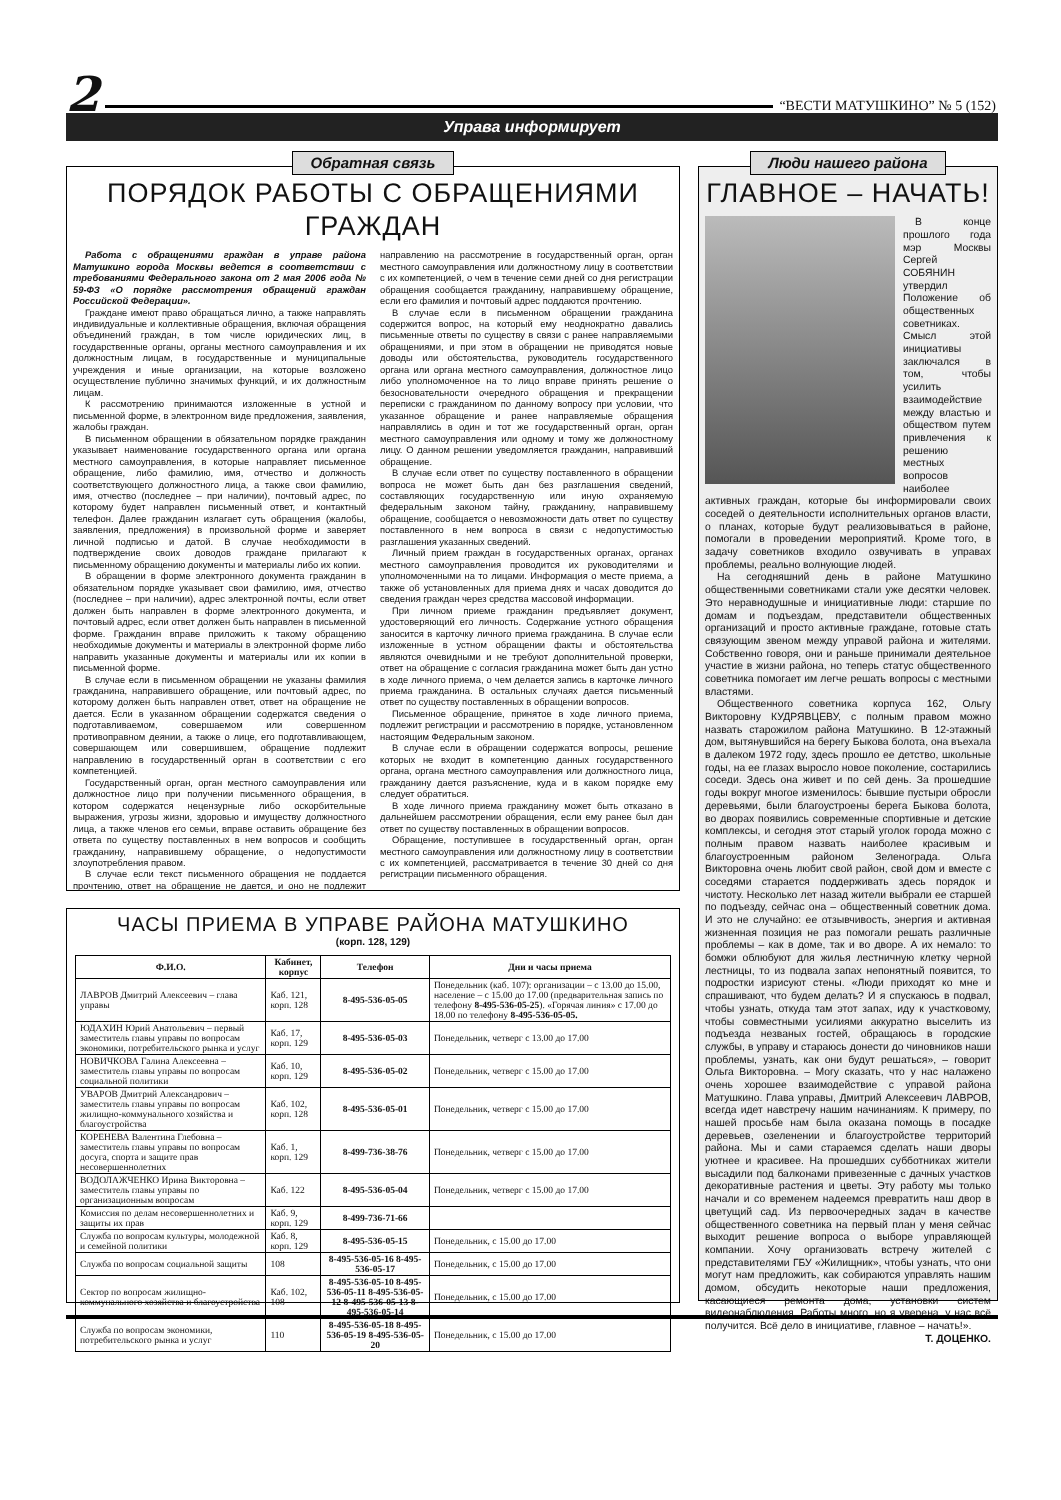2 “ВЕСТИ МАТУШКИНО” № 5 (152)
Управа информирует
Обратная связь
ПОРЯДОК РАБОТЫ С ОБРАЩЕНИЯМИ ГРАЖДАН
Работа с обращениями граждан в управе района Матушкино города Москвы ведется в соответствии с требованиями Федерального закона от 2 мая 2006 года № 59-ФЗ «О порядке рассмотрения обращений граждан Российской Федерации».
Граждане имеют право обращаться лично, а также направлять индивидуальные и коллективные обращения, включая обращения объединений граждан, в том числе юридических лиц, в государственные органы, органы местного самоуправления и их должностным лицам, в государственные и муниципальные учреждения и иные организации, на которые возложено осуществление публично значимых функций, и их должностным лицам.
К рассмотрению принимаются изложенные в устной и письменной форме, в электронном виде предложения, заявления, жалобы граждан.
В письменном обращении в обязательном порядке гражданин указывает наименование государственного органа или органа местного самоуправления, в которые направляет письменное обращение, либо фамилию, имя, отчество и должность соответствующего должностного лица, а также свои фамилию, имя, отчество (последнее – при наличии), почтовый адрес, по которому будет направлен письменный ответ, и контактный телефон. Далее гражданин излагает суть обращения (жалобы, заявления, предложения) в произвольной форме и заверяет личной подписью и датой. В случае необходимости в подтверждение своих доводов граждане прилагают к письменному обращению документы и материалы либо их копии.
В обращении в форме электронного документа гражданин в обязательном порядке указывает свои фамилию, имя, отчество (последнее – при наличии), адрес электронной почты, если ответ должен быть направлен в форме электронного документа, и почтовый адрес, если ответ должен быть направлен в письменной форме. Гражданин вправе приложить к такому обращению необходимые документы и материалы в электронной форме либо направить указанные документы и материалы или их копии в письменной форме.
В случае если в письменном обращении не указаны фамилия гражданина, направившего обращение, или почтовый адрес, по которому должен быть направлен ответ, ответ на обращение не дается. Если в указанном обращении содержатся сведения о подготавливаемом, совершаемом или совершенном противоправном деянии, а также о лице, его подготавливающем, совершающем или совершившем, обращение подлежит направлению в государственный орган в соответствии с его компетенцией.
Государственный орган, орган местного самоуправления или должностное лицо при получении письменного обращения, в котором содержатся нецензурные либо оскорбительные выражения, угрозы жизни, здоровью и имуществу должностного лица, а также членов его семьи, вправе оставить обращение без ответа по существу поставленных в нем вопросов и сообщить гражданину, направившему обращение, о недопустимости злоупотребления правом.
В случае если текст письменного обращения не поддается прочтению, ответ на обращение не дается, и оно не подлежит направлению на рассмотрение в государственный орган, орган местного самоуправления или должностному лицу в соответствии с их компетенцией, о чем в течение семи дней со дня регистрации обращения сообщается гражданину, направившему обращение, если его фамилия и почтовый адрес поддаются прочтению.
В случае если в письменном обращении гражданина содержится вопрос, на который ему неоднократно давались письменные ответы по существу в связи с ранее направляемыми обращениями, и при этом в обращении не приводятся новые доводы или обстоятельства, руководитель государственного органа или органа местного самоуправления, должностное лицо либо уполномоченное на то лицо вправе принять решение о безосновательности очередного обращения и прекращении переписки с гражданином по данному вопросу при условии, что указанное обращение и ранее направляемые обращения направлялись в один и тот же государственный орган, орган местного самоуправления или одному и тому же должностному лицу. О данном решении уведомляется гражданин, направивший обращение.
В случае если ответ по существу поставленного в обращении вопроса не может быть дан без разглашения сведений, составляющих государственную или иную охраняемую федеральным законом тайну, гражданину, направившему обращение, сообщается о невозможности дать ответ по существу поставленного в нем вопроса в связи с недопустимостью разглашения указанных сведений.
Личный прием граждан в государственных органах, органах местного самоуправления проводится их руководителями и уполномоченными на то лицами. Информация о месте приема, а также об установленных для приема днях и часах доводится до сведения граждан через средства массовой информации.
При личном приеме гражданин предъявляет документ, удостоверяющий его личность. Содержание устного обращения заносится в карточку личного приема гражданина. В случае если изложенные в устном обращении факты и обстоятельства являются очевидными и не требуют дополнительной проверки, ответ на обращение с согласия гражданина может быть дан устно в ходе личного приема, о чем делается запись в карточке личного приема гражданина. В остальных случаях дается письменный ответ по существу поставленных в обращении вопросов.
Письменное обращение, принятое в ходе личного приема, подлежит регистрации и рассмотрению в порядке, установленном настоящим Федеральным законом.
В случае если в обращении содержатся вопросы, решение которых не входит в компетенцию данных государственного органа, органа местного самоуправления или должностного лица, гражданину дается разъяснение, куда и в каком порядке ему следует обратиться.
В ходе личного приема гражданину может быть отказано в дальнейшем рассмотрении обращения, если ему ранее был дан ответ по существу поставленных в обращении вопросов.
Обращение, поступившее в государственный орган, орган местного самоуправления или должностному лицу в соответствии с их компетенцией, рассматривается в течение 30 дней со дня регистрации письменного обращения.
ЧАСЫ ПРИЕМА В УПРАВЕ РАЙОНА МАТУШКИНО
(корп. 128, 129)
| Ф.И.О. | Кабинет, корпус | Телефон | Дни и часы приема |
| --- | --- | --- | --- |
| ЛАВРОВ Дмитрий Алексеевич – глава управы | Каб. 121, корп. 128 | 8-495-536-05-05 | Понедельник (каб. 107): организации – с 13.00 до 15.00, население – с 15.00 до 17.00 (предварительная запись по телефону 8-495-536-05-25 ). «Горячая линия» с 17.00 до 18.00 по телефону 8-495-536-05-05. |
| ЮДАХИН Юрий Анатольевич – первый заместитель главы управы по вопросам экономики, потребительского рынка и услуг | Каб. 17, корп. 129 | 8-495-536-05-03 | Понедельник, четверг с 13.00 до 17.00 |
| НОВИЧКОВА Галина Алексеевна – заместитель главы управы по вопросам социальной политики | Каб. 10, корп. 129 | 8-495-536-05-02 | Понедельник, четверг с 15.00 до 17.00 |
| УВАРОВ Дмитрий Александрович – заместитель главы управы по вопросам жилищно-коммунального хозяйства и благоустройства | Каб. 102, корп. 128 | 8-495-536-05-01 | Понедельник, четверг с 15.00 до 17.00 |
| КОРЕНЕВА Валентина Глебовна – заместитель главы управы по вопросам досуга, спорта и защите прав несовершеннолетних | Каб. 1, корп. 129 | 8-499-736-38-76 | Понедельник, четверг с 15.00 до 17.00 |
| ВОДОЛАЖЧЕНКО Ирина Викторовна – заместитель главы управы по организационным вопросам | Каб. 122 | 8-495-536-05-04 | Понедельник, четверг с 15.00 до 17.00 |
| Комиссия по делам несовершеннолетних и защиты их прав | Каб. 9, корп. 129 | 8-499-736-71-66 | |
| Служба по вопросам культуры, молодежной и семейной политики | Каб. 8, корп. 129 | 8-495-536-05-15 | Понедельник, с 15.00 до 17.00 |
| Служба по вопросам социальной защиты | 108 | 8-495-536-05-16 8-495-536-05-17 | Понедельник, с 15.00 до 17.00 |
| Сектор по вопросам жилищно-коммунального хозяйства и благоустройства | Каб. 102, 108 | 8-495-536-05-10 8-495-536-05-11 8-495-536-05-12 8-495-536-05-13 8-495-536-05-14 | Понедельник, с 15.00 до 17.00 |
| Служба по вопросам экономики, потребительского рынка и услуг | 110 | 8-495-536-05-18 8-495-536-05-19 8-495-536-05-20 | Понедельник, с 15.00 до 17.00 |
Люди нашего района
ГЛАВНОЕ – НАЧАТЬ!
В конце прошлого года мэр Москвы Сергей СОБЯНИН утвердил Положение об общественных советниках. Смысл этой инициативы заключался в том, чтобы усилить взаимодействие между властью и обществом путем привлечения к решению местных вопросов наиболее активных граждан, которые бы информировали своих соседей о деятельности исполнительных органов власти, о планах, которые будут реализовываться в районе, помогали в проведении мероприятий. Кроме того, в задачу советников входило озвучивать в управах проблемы, реально волнующие людей.
На сегодняшний день в районе Матушкино общественными советниками стали уже десятки человек. Это неравнодушные и инициативные люди: старшие по домам и подъездам, представители общественных организаций и просто активные граждане, готовые стать связующим звеном между управой района и жителями. Собственно говоря, они и раньше принимали деятельное участие в жизни района, но теперь статус общественного советника помогает им легче решать вопросы с местными властями.
Общественного советника корпуса 162, Ольгу Викторовну КУДРЯВЦЕВУ, с полным правом можно назвать старожилом района Матушкино. В 12-этажный дом, вытянувшийся на берегу Быкова болота, она въехала в далеком 1972 году, здесь прошло ее детство, школьные годы, на ее глазах выросло новое поколение, состарились соседи. Здесь она живет и по сей день. За прошедшие годы вокруг многое изменилось: бывшие пустыри обросли деревьями, были благоустроены берега Быкова болота, во дворах появились современные спортивные и детские комплексы, и сегодня этот старый уголок города можно с полным правом назвать наиболее красивым и благоустроенным районом Зеленограда. Ольга Викторовна очень любит свой район, свой дом и вместе с соседями старается поддерживать здесь порядок и чистоту. Несколько лет назад жители выбрали ее старшей по подъезду, сейчас она – общественный советник дома. И это не случайно: ее отзывчивость, энергия и активная жизненная позиция не раз помогали решать различные проблемы – как в доме, так и во дворе. А их немало: то бомжи облюбуют для жилья лестничную клетку черной лестницы, то из подвала запах непонятный появится, то подростки изрисуют стены. «Люди приходят ко мне и спрашивают, что будем делать? И я спускаюсь в подвал, чтобы узнать, откуда там этот запах, иду к участковому, чтобы совместными усилиями аккуратно выселить из подъезда незваных гостей, обращаюсь в городские службы, в управу и стараюсь донести до чиновников наши проблемы, узнать, как они будут решаться», – говорит Ольга Викторовна. – Могу сказать, что у нас налажено очень хорошее взаимодействие с управой района Матушкино. Глава управы, Дмитрий Алексеевич ЛАВРОВ, всегда идет навстречу нашим начинаниям. К примеру, по нашей просьбе нам была оказана помощь в посадке деревьев, озеленении и благоустройстве территорий района. Мы и сами стараемся сделать наши дворы уютнее и красивее. На прошедших субботниках жители высадили под балконами привезенные с дачных участков декоративные растения и цветы. Эту работу мы только начали и со временем надеемся превратить наш двор в цветущий сад. Из первоочередных задач в качестве общественного советника на первый план у меня сейчас выходит решение вопроса о выборе управляющей компании. Хочу организовать встречу жителей с представителями ГБУ «Жилищник», чтобы узнать, что они могут нам предложить, как собираются управлять нашим домом, обсудить некоторые наши предложения, касающиеся ремонта дома, установки систем видеонаблюдения. Работы много, но я уверена, у нас всё получится. Всё дело в инициативе, главное – начать!».
Т. ДОЦЕНКО.